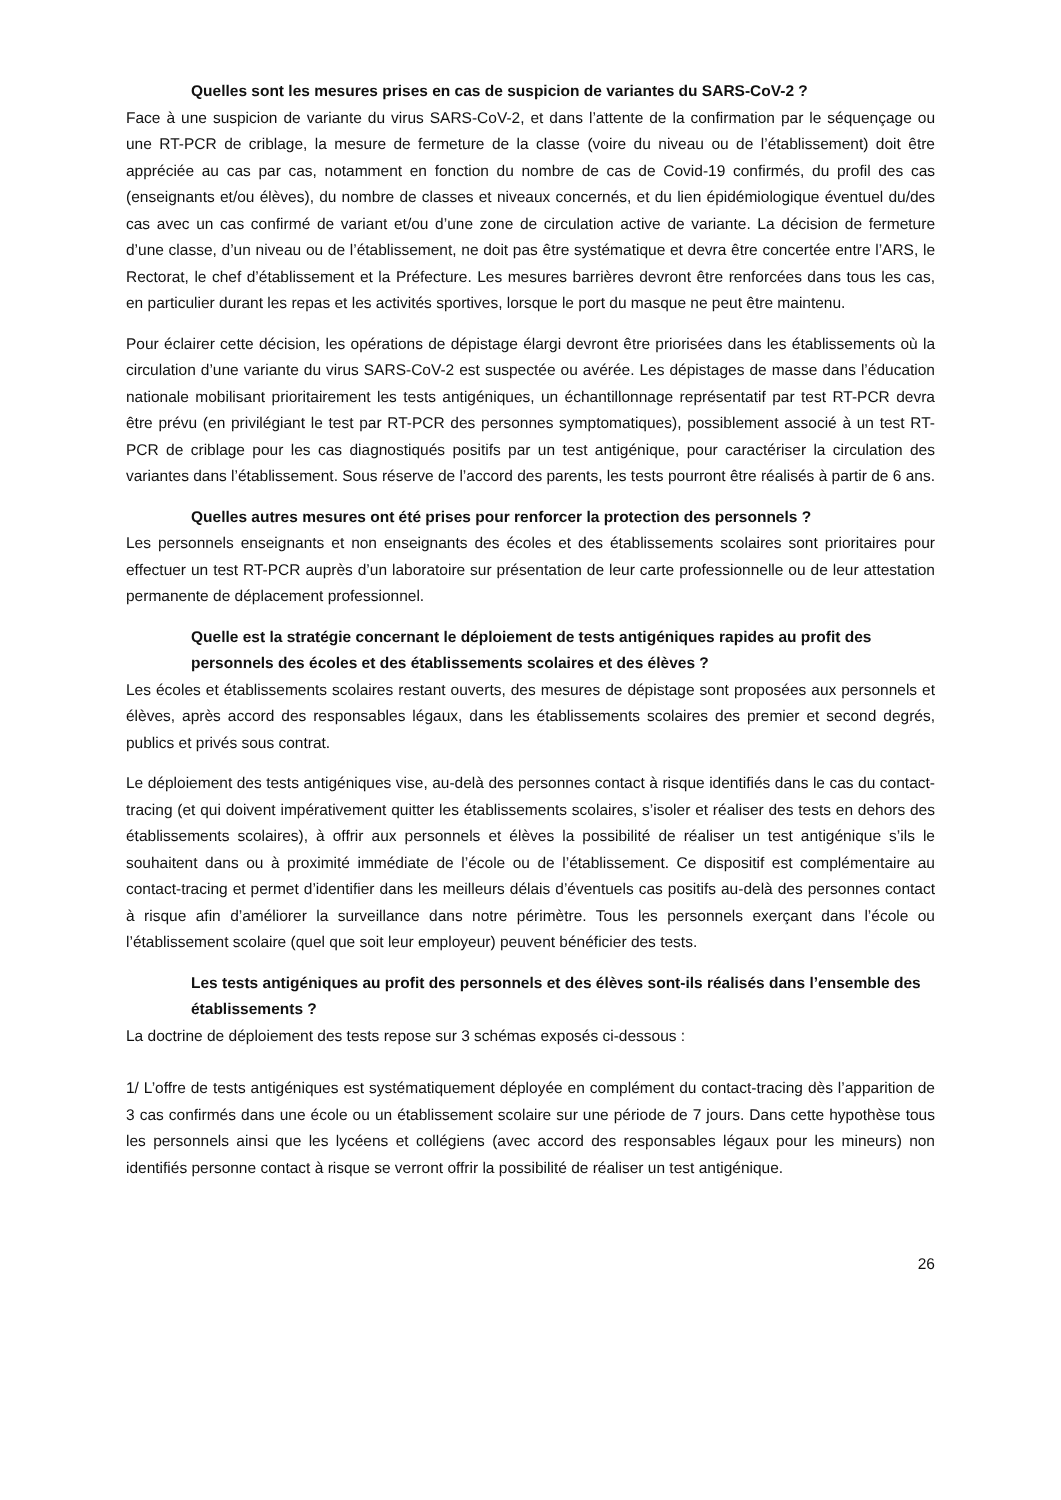Quelles sont les mesures prises en cas de suspicion de variantes du SARS-CoV-2 ?
Face à une suspicion de variante du virus SARS-CoV-2, et dans l’attente de la confirmation par le séquençage ou une RT-PCR de criblage, la mesure de fermeture de la classe (voire du niveau ou de l’établissement) doit être appréciée au cas par cas, notamment en fonction du nombre de cas de Covid-19 confirmés, du profil des cas (enseignants et/ou élèves), du nombre de classes et niveaux concernés, et du lien épidémiologique éventuel du/des cas avec un cas confirmé de variant et/ou d’une zone de circulation active de variante. La décision de fermeture d’une classe, d’un niveau ou de l’établissement, ne doit pas être systématique et devra être concertée entre l’ARS, le Rectorat, le chef d’établissement et la Préfecture. Les mesures barrières devront être renforcées dans tous les cas, en particulier durant les repas et les activités sportives, lorsque le port du masque ne peut être maintenu.
Pour éclairer cette décision, les opérations de dépistage élargi devront être priorisées dans les établissements où la circulation d’une variante du virus SARS-CoV-2 est suspectée ou avérée. Les dépistages de masse dans l’éducation nationale mobilisant prioritairement les tests antigéniques, un échantillonnage représentatif par test RT-PCR devra être prévu (en privilégiant le test par RT-PCR des personnes symptomatiques), possiblement associé à un test RT-PCR de criblage pour les cas diagnostiqués positifs par un test antigénique, pour caractériser la circulation des variantes dans l’établissement. Sous réserve de l’accord des parents, les tests pourront être réalisés à partir de 6 ans.
Quelles autres mesures ont été prises pour renforcer la protection des personnels ?
Les personnels enseignants et non enseignants des écoles et des établissements scolaires sont prioritaires pour effectuer un test RT-PCR auprès d’un laboratoire sur présentation de leur carte professionnelle ou de leur attestation permanente de déplacement professionnel.
Quelle est la stratégie concernant le déploiement de tests antigéniques rapides au profit des personnels des écoles et des établissements scolaires et des élèves ?
Les écoles et établissements scolaires restant ouverts, des mesures de dépistage sont proposées aux personnels et élèves, après accord des responsables légaux, dans les établissements scolaires des premier et second degrés, publics et privés sous contrat.
Le déploiement des tests antigéniques vise, au-delà des personnes contact à risque identifiés dans le cas du contact-tracing (et qui doivent impérativement quitter les établissements scolaires, s’isoler et réaliser des tests en dehors des établissements scolaires), à offrir aux personnels et élèves la possibilité de réaliser un test antigénique s’ils le souhaitent dans ou à proximité immédiate de l’école ou de l’établissement. Ce dispositif est complémentaire au contact-tracing et permet d’identifier dans les meilleurs délais d’éventuels cas positifs au-delà des personnes contact à risque afin d’améliorer la surveillance dans notre périmètre. Tous les personnels exerçant dans l’école ou l’établissement scolaire (quel que soit leur employeur) peuvent bénéficier des tests.
Les tests antigéniques au profit des personnels et des élèves sont-ils réalisés dans l’ensemble des établissements ?
La doctrine de déploiement des tests repose sur 3 schémas exposés ci-dessous :
1/ L’offre de tests antigéniques est systématiquement déployée en complément du contact-tracing dès l’apparition de 3 cas confirmés dans une école ou un établissement scolaire sur une période de 7 jours. Dans cette hypothèse tous les personnels ainsi que les lycéens et collégiens (avec accord des responsables légaux pour les mineurs) non identifiés personne contact à risque se verront offrir la possibilité de réaliser un test antigénique.
26